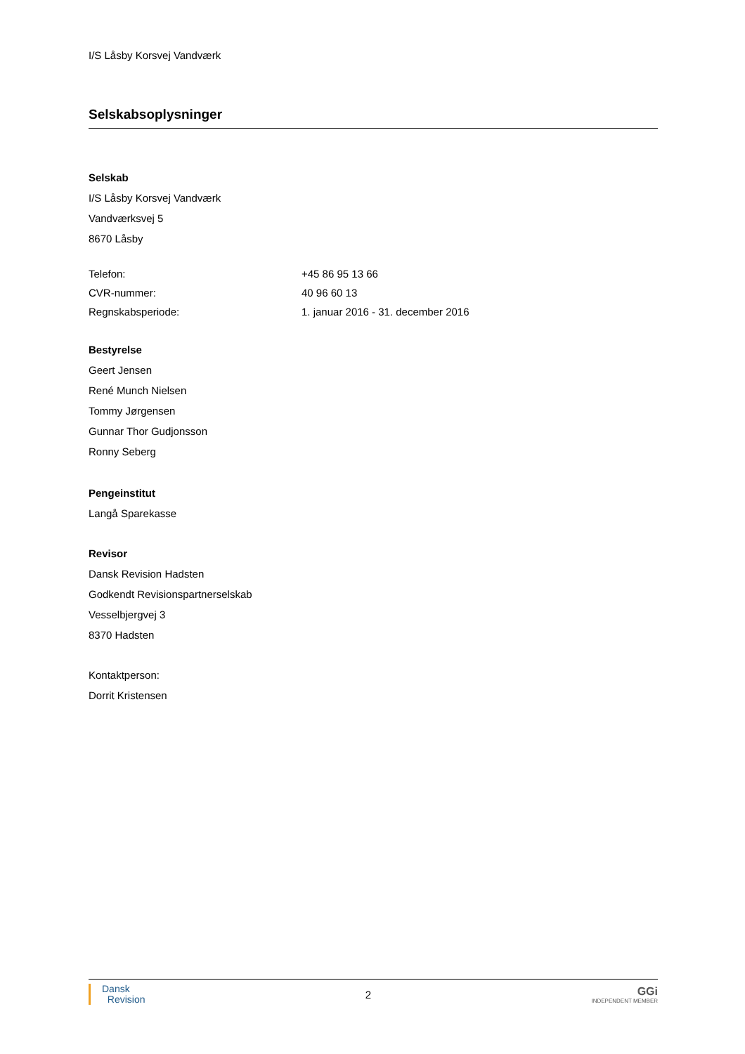I/S Låsby Korsvej Vandværk
Selskabsoplysninger
Selskab
I/S Låsby Korsvej Vandværk
Vandværksvej 5
8670 Låsby
| Telefon: | +45 86 95 13 66 |
| CVR-nummer: | 40 96 60 13 |
| Regnskabsperiode: | 1. januar 2016 - 31. december 2016 |
Bestyrelse
Geert Jensen
René Munch Nielsen
Tommy Jørgensen
Gunnar Thor Gudjonsson
Ronny Seberg
Pengeinstitut
Langå Sparekasse
Revisor
Dansk Revision Hadsten
Godkendt Revisionspartnerselskab
Vesselbjergvej 3
8370 Hadsten
Kontaktperson:
Dorrit Kristensen
Dansk
Revision
2
GGi
INDEPENDENT MEMBER